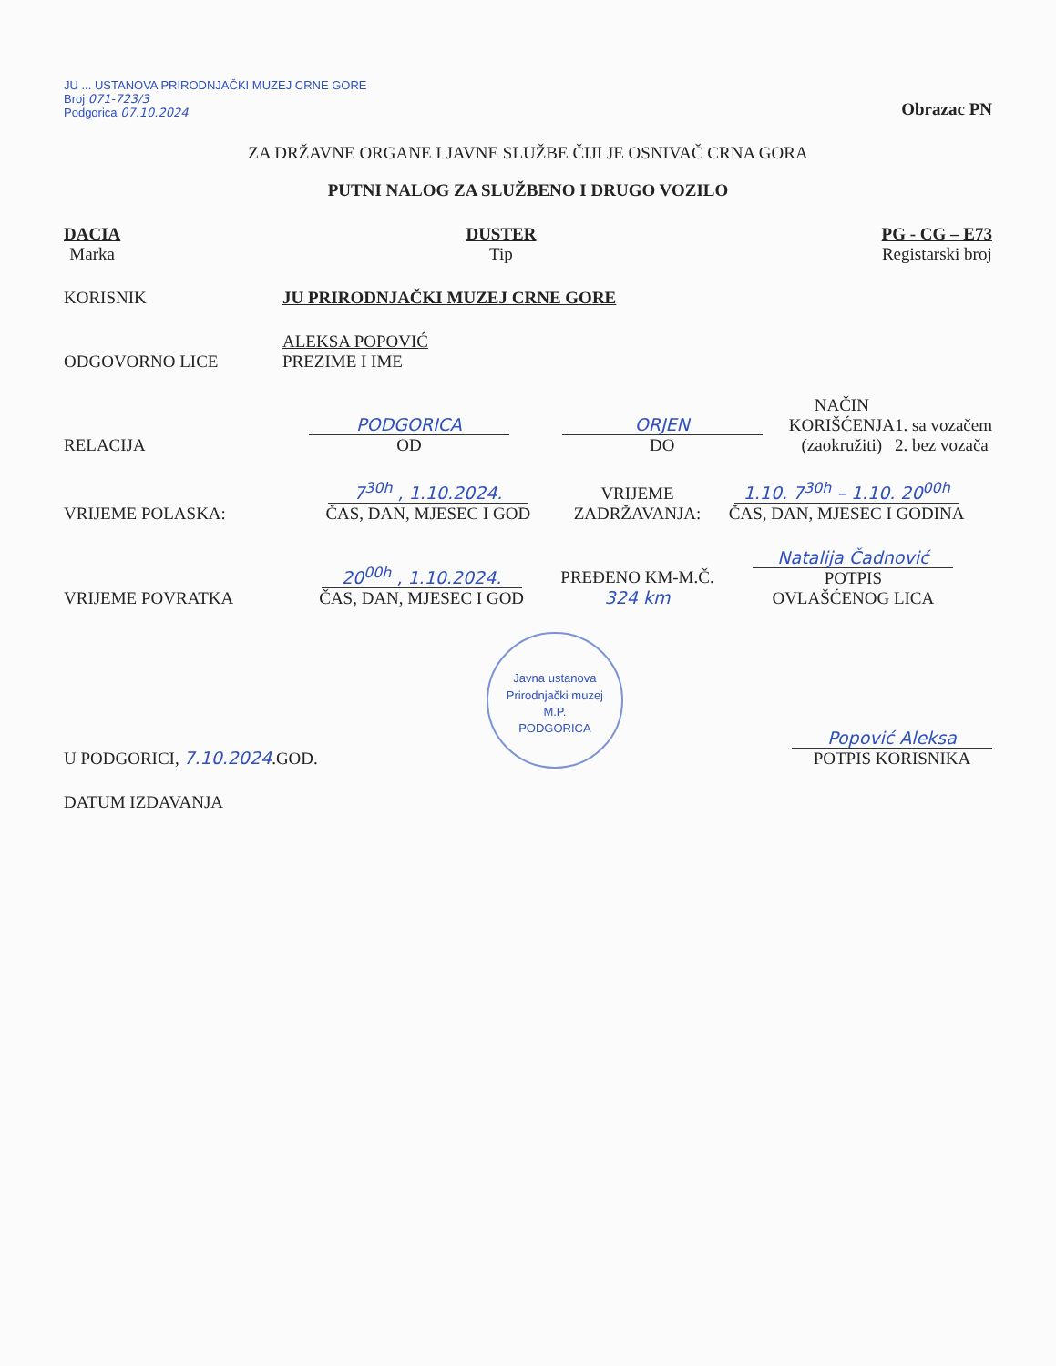JU ... USTANOVA PRIRODNJAČKI MUZEJ CRNE GORE
Broj 071-723/3
Podgorica 07.10.2024
Obrazac PN
ZA DRŽAVNE ORGANE I JAVNE SLUŽBE ČIJI JE OSNIVAČ CRNA GORA
PUTNI NALOG ZA SLUŽBENO I DRUGO VOZILO
DACIA
Marka
DUSTER
Tip
PG - CG – E73
Registarski broj
KORISNIK
JU PRIRODNJAČKI MUZEJ CRNE GORE
ODGOVORNO LICE
ALEKSA POPOVIĆ
PREZIME I IME
RELACIJA
PODGORICA
OD
ORJEN
DO
NAČIN
KORIŠĆENJA
(zaokružiti)
1. sa vozačem
2. bez vozača
VRIJEME POLASKA:
7<sup>30h</sup> , 1.10.2024.
ČAS, DAN, MJESEC I GOD
VRIJEME
ZADRŽAVANJA:
1.10. 7<sup>30h</sup> – 1.10. 20<sup>00h</sup>
ČAS, DAN, MJESEC I GODINA
VRIJEME POVRATKA
20<sup>00h</sup> , 1.10.2024.
ČAS, DAN, MJESEC I GOD
PREĐENO KM-M.Č.
324 km
Natalija Čadnović
POTPIS
OVLAŠĆENOG LICA
U PODGORICI, 7.10.2024.GOD.
Javna ustanova Prirodnjački muzej
M.P.
PODGORICA
Popović Aleksa
POTPIS KORISNIKA
DATUM IZDAVANJA